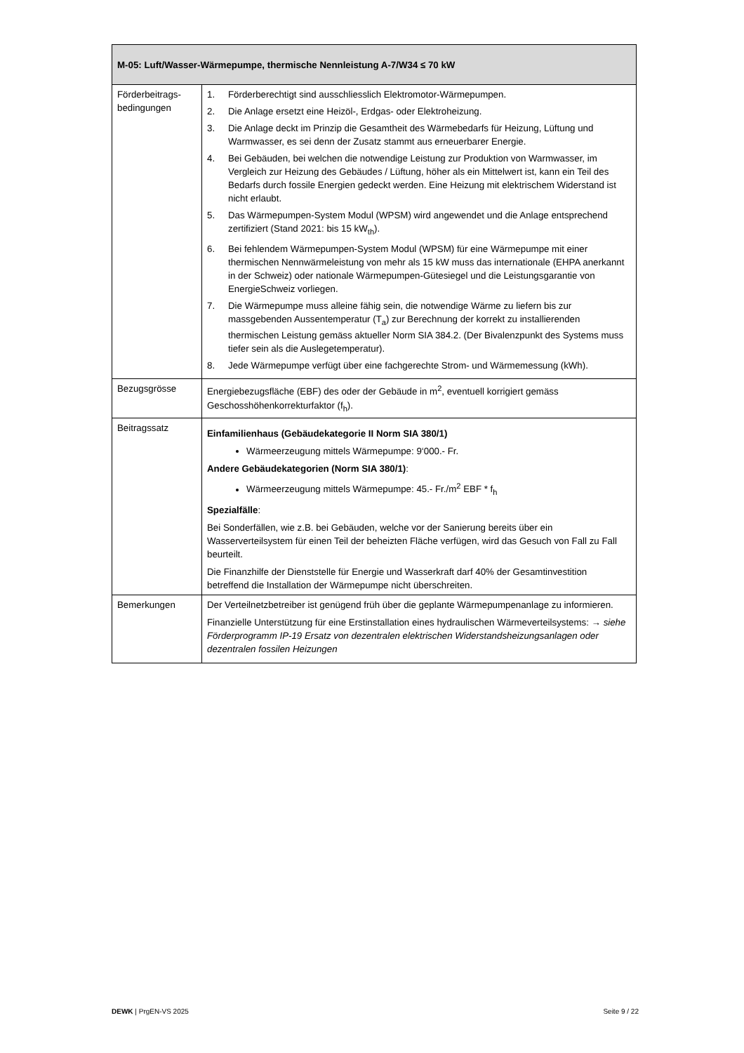| M-05: Luft/Wasser-Wärmepumpe, thermische Nennleistung A-7/W34 ≤ 70 kW | |
| --- | --- |
| Förderbeitrags-bedingungen | 1. Förderberechtigt sind ausschliesslich Elektromotor-Wärmepumpen. 2. Die Anlage ersetzt eine Heizöl-, Erdgas- oder Elektroheizung. 3. Die Anlage deckt im Prinzip die Gesamtheit des Wärmebedarfs für Heizung, Lüftung und Warmwasser, es sei denn der Zusatz stammt aus erneuerbarer Energie. 4. Bei Gebäuden, bei welchen die notwendige Leistung zur Produktion von Warmwasser, im Vergleich zur Heizung des Gebäudes / Lüftung, höher als ein Mittelwert ist, kann ein Teil des Bedarfs durch fossile Energien gedeckt werden. Eine Heizung mit elektrischem Widerstand ist nicht erlaubt. 5. Das Wärmepumpen-System Modul (WPSM) wird angewendet und die Anlage entsprechend zertifiziert (Stand 2021: bis 15 kW<sub>th</sub>). 6. Bei fehlendem Wärmepumpen-System Modul (WPSM) für eine Wärmepumpe mit einer thermischen Nennwärmeleistung von mehr als 15 kW muss das internationale (EHPA anerkannt in der Schweiz) oder nationale Wärmepumpen-Gütesiegel und die Leistungsgarantie von EnergieSchweiz vorliegen. 7. Die Wärmepumpe muss alleine fähig sein, die notwendige Wärme zu liefern bis zur massgebenden Aussentemperatur (T<sub>a</sub>) zur Berechnung der korrekt zu installierenden thermischen Leistung gemäss aktueller Norm SIA 384.2. (Der Bivalenzpunkt des Systems muss tiefer sein als die Auslegetemperatur). 8. Jede Wärmepumpe verfügt über eine fachgerechte Strom- und Wärmemessung (kWh). |
| Bezugsgrösse | Energiebezugsfläche (EBF) des oder der Gebäude in m<sup>2</sup>, eventuell korrigiert gemäss Geschosshöhenkorrekturfaktor (f<sub>h</sub>). |
| Beitragssatz | Einfamilienhaus (Gebäudekategorie II Norm SIA 380/1) Wärmeerzeugung mittels Wärmepumpe: 9‘000.- Fr. Andere Gebäudekategorien (Norm SIA 380/1) : Wärmeerzeugung mittels Wärmepumpe: 45.- Fr./m<sup>2</sup> EBF * f<sub>h</sub> Spezialfälle : Bei Sonderfällen, wie z.B. bei Gebäuden, welche vor der Sanierung bereits über ein Wasserverteilsystem für einen Teil der beheizten Fläche verfügen, wird das Gesuch von Fall zu Fall beurteilt. Die Finanzhilfe der Dienststelle für Energie und Wasserkraft darf 40% der Gesamtinvestition betreffend die Installation der Wärmepumpe nicht überschreiten. |
| Bemerkungen | Der Verteilnetzbetreiber ist genügend früh über die geplante Wärmepumpenanlage zu informieren. Finanzielle Unterstützung für eine Erstinstallation eines hydraulischen Wärmeverteilsystems: → siehe Förderprogramm IP-19 Ersatz von dezentralen elektrischen Widerstandsheizungsanlagen oder dezentralen fossilen Heizungen |
DEWK | PrgEN-VS 2025 Seite 9 / 22